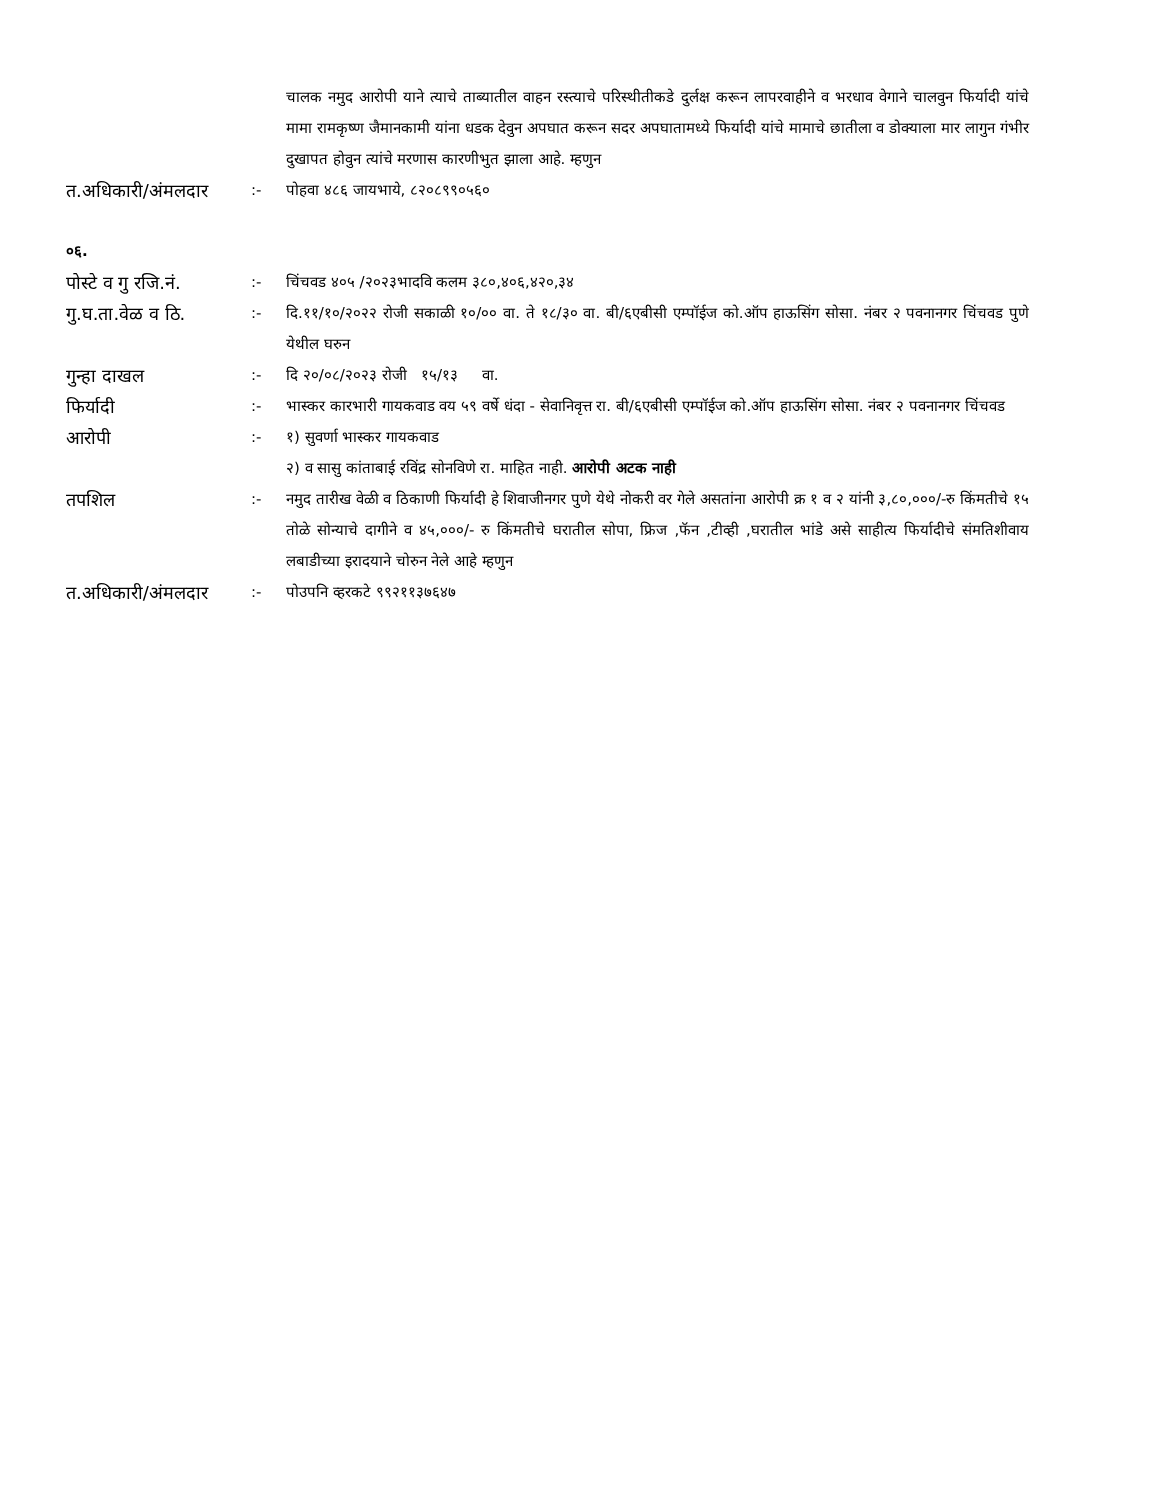चालक नमुद आरोपी याने त्याचे ताब्यातील वाहन रस्त्याचे परिस्थीतीकडे दुर्लक्ष करून लापरवाहीने व भरधाव वेगाने चालवुन फिर्यादी यांचे मामा रामकृष्ण जैमानकामी यांना धडक देवुन अपघात करून सदर अपघातामध्ये फिर्यादी यांचे मामाचे छातीला व डोक्याला मार लागुन गंभीर दुखापत होवुन त्यांचे मरणास कारणीभुत झाला आहे. म्हणुन
त.अधिकारी/अंमलदार
:- पोहवा ४८६ जायभाये, ८२०८९९०५६०
०६.
पोस्टे व गु रजि.नं.
:- चिंचवड ४०५ /२०२३भादवि कलम ३८०,४०६,४२०,३४
गु.घ.ता.वेळ व ठि.
:- दि.११/१०/२०२२ रोजी सकाळी १०/०० वा. ते १८/३० वा. बी/६एबीसी एम्पॉईज को.ऑप हाऊसिंग सोसा. नंबर २ पवनानगर चिंचवड पुणे येथील घरुन
गुन्हा दाखल
:- दि २०/०८/२०२३ रोजी १५/१३ वा.
फिर्यादी
:- भास्कर कारभारी गायकवाड वय ५९ वर्षे धंदा - सेवानिवृत्त रा. बी/६एबीसी एम्पॉईज को.ऑप हाऊसिंग सोसा. नंबर २ पवनानगर चिंचवड
आरोपी
:- १) सुवर्णा भास्कर गायकवाड
२) व सासु कांताबाई रविंद्र सोनविणे रा. माहित नाही. आरोपी अटक नाही
तपशिल
:- नमुद तारीख वेळी व ठिकाणी फिर्यादी हे शिवाजीनगर पुणे येथे नोकरी वर गेले असतांना आरोपी क्र १ व २ यांनी ३,८०,०००/-रु किंमतीचे १५ तोळे सोन्याचे दागीने व ४५,०००/- रु किंमतीचे घरातील सोपा, फ्रिज ,फॅन ,टीव्ही ,घरातील भांडे असे साहीत्य फिर्यादीचे संमतिशीवाय लबाडीच्या इरादयाने चोरुन नेले आहे म्हणुन
त.अधिकारी/अंमलदार
:- पोउपनि व्हरकटे ९९२११३७६४७